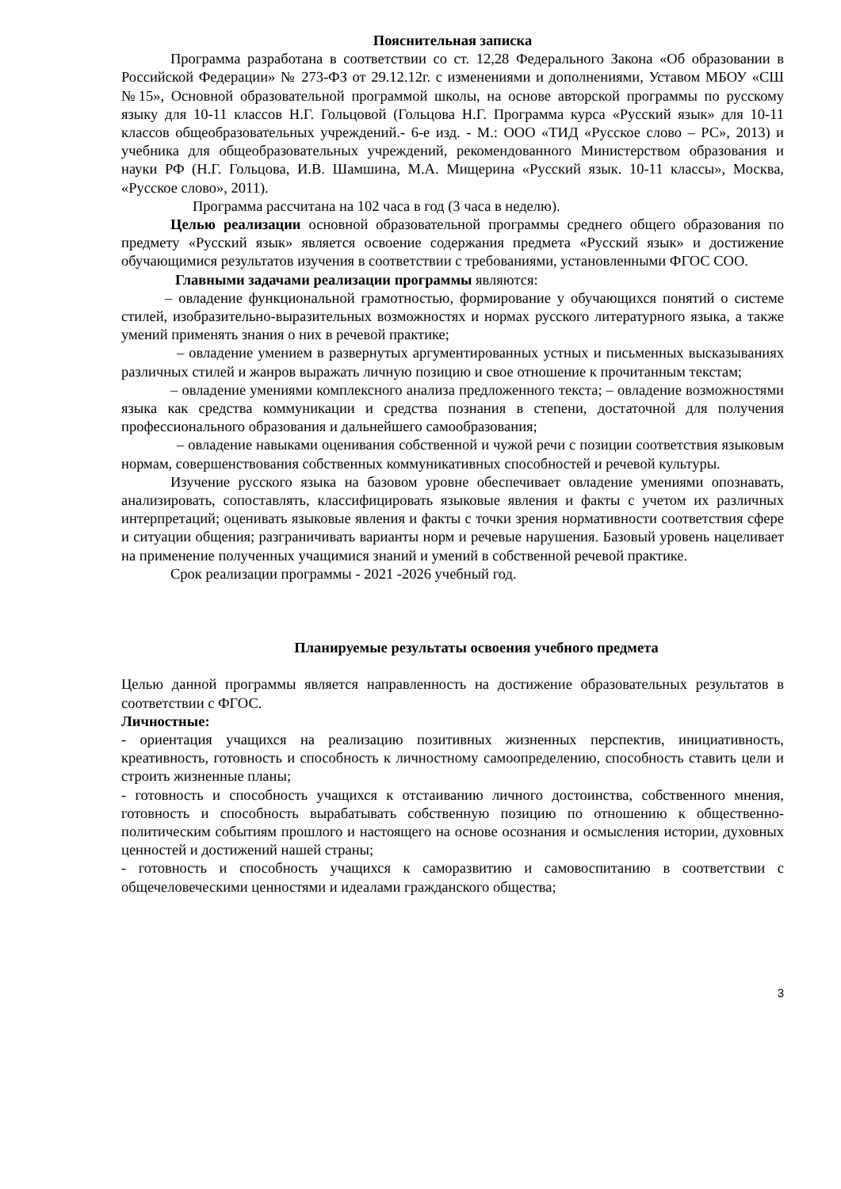Пояснительная записка
Программа разработана в соответствии со ст. 12,28 Федерального Закона «Об образовании в Российской Федерации» № 273-ФЗ от 29.12.12г. с изменениями и дополнениями, Уставом МБОУ «СШ №15», Основной образовательной программой школы, на основе авторской программы по русскому языку для 10-11 классов Н.Г. Гольцовой (Гольцова Н.Г. Программа курса «Русский язык» для 10-11 классов общеобразовательных учреждений.- 6-е изд. - М.: ООО «ТИД «Русское слово – РС», 2013) и учебника для общеобразовательных учреждений, рекомендованного Министерством образования и науки РФ (Н.Г. Гольцова, И.В. Шамшина, М.А. Мищерина «Русский язык. 10-11 классы», Москва, «Русское слово», 2011).
Программа рассчитана на 102 часа в год (3 часа в неделю).
Целью реализации основной образовательной программы среднего общего образования по предмету «Русский язык» является освоение содержания предмета «Русский язык» и достижение обучающимися результатов изучения в соответствии с требованиями, установленными ФГОС СОО.
Главными задачами реализации программы являются:
– овладение функциональной грамотностью, формирование у обучающихся понятий о системе стилей, изобразительно-выразительных возможностях и нормах русского литературного языка, а также умений применять знания о них в речевой практике;
– овладение умением в развернутых аргументированных устных и письменных высказываниях различных стилей и жанров выражать личную позицию и свое отношение к прочитанным текстам;
– овладение умениями комплексного анализа предложенного текста; – овладение возможностями языка как средства коммуникации и средства познания в степени, достаточной для получения профессионального образования и дальнейшего самообразования;
– овладение навыками оценивания собственной и чужой речи с позиции соответствия языковым нормам, совершенствования собственных коммуникативных способностей и речевой культуры.
Изучение русского языка на базовом уровне обеспечивает овладение умениями опознавать, анализировать, сопоставлять, классифицировать языковые явления и факты с учетом их различных интерпретаций; оценивать языковые явления и факты с точки зрения нормативности соответствия сфере и ситуации общения; разграничивать варианты норм и речевые нарушения. Базовый уровень нацеливает на применение полученных учащимися знаний и умений в собственной речевой практике.
Срок реализации программы - 2021 -2026 учебный год.
Планируемые результаты освоения учебного предмета
Целью данной программы является направленность на достижение образовательных результатов в соответствии с ФГОС.
Личностные:
- ориентация учащихся на реализацию позитивных жизненных перспектив, инициативность, креативность, готовность и способность к личностному самоопределению, способность ставить цели и строить жизненные планы;
- готовность и способность учащихся к отстаиванию личного достоинства, собственного мнения, готовность и способность вырабатывать собственную позицию по отношению к общественно-политическим событиям прошлого и настоящего на основе осознания и осмысления истории, духовных ценностей и достижений нашей страны;
- готовность и способность учащихся к саморазвитию и самовоспитанию в соответствии с общечеловеческими ценностями и идеалами гражданского общества;
3